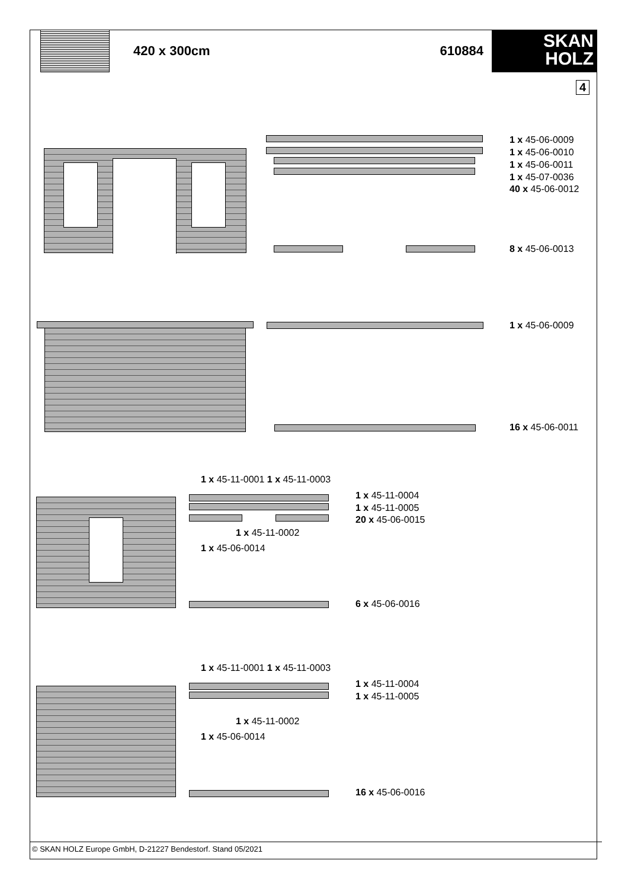420 x 300cm 610884
SKAN
HOLZ
4
1 x 45-06-0009
1 x 45-06-0010
1 x 45-06-0011
1 x 45-07-0036
40 x 45-06-0012
8 x 45-06-0013
1 x 45-06-0009
16 x 45-06-0011
1 x 45-11-0001 1 x 45-11-0003
1 x 45-11-0004
1 x 45-11-0005
20 x 45-06-0015
1 x 45-11-0002
1 x 45-06-0014
6 x 45-06-0016
1 x 45-11-0001 1 x 45-11-0003
1 x 45-11-0004
1 x 45-11-0005
1 x 45-11-0002
1 x 45-06-0014
16 x 45-06-0016
© SKAN HOLZ Europe GmbH, D-21227 Bendestorf. Stand 05/2021